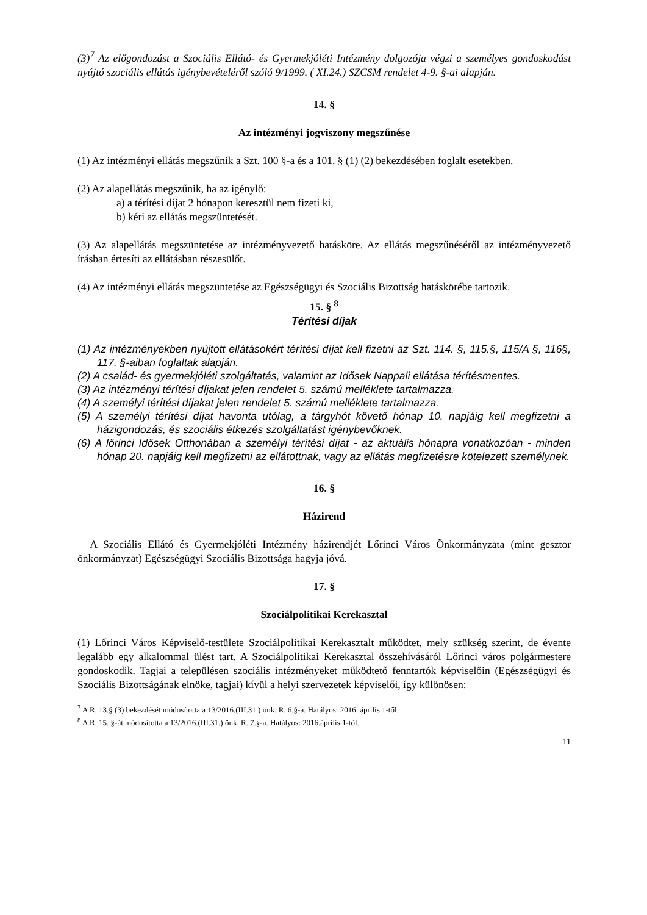(3)<sup>7</sup> Az előgondozást a Szociális Ellátó- és Gyermekjóléti Intézmény dolgozója végzi a személyes gondoskodást nyújtó szociális ellátás igénybevételéről szóló 9/1999. ( XI.24.) SZCSM rendelet 4-9. §-ai alapján.
14. §
Az intézményi jogviszony megszűnése
(1) Az intézményi ellátás megszűnik a Szt. 100 §-a és a 101. § (1) (2) bekezdésében foglalt esetekben.
(2) Az alapellátás megszűnik, ha az igénylő:
a) a térítési díjat 2 hónapon keresztül nem fizeti ki,
b) kéri az ellátás megszüntetését.
(3) Az alapellátás megszüntetése az intézményvezető hatásköre. Az ellátás megszűnéséről az intézményvezető írásban értesíti az ellátásban részesülőt.
(4) Az intézményi ellátás megszüntetése az Egészségügyi és Szociális Bizottság hatáskörébe tartozik.
15. § <sup>8</sup>
Térítési díjak
(1) Az intézményekben nyújtott ellátásokért térítési díjat kell fizetni az Szt. 114. §, 115.§, 115/A §, 116§, 117. §-aiban foglaltak alapján.
(2) A család- és gyermekjóléti szolgáltatás, valamint az Idősek Nappali ellátása térítésmentes.
(3) Az intézményi térítési díjakat jelen rendelet 5. számú melléklete tartalmazza.
(4) A személyi térítési díjakat jelen rendelet 5. számú melléklete tartalmazza.
(5) A személyi térítési díjat havonta utólag, a tárgyhót követő hónap 10. napjáig kell megfizetni a házigondozás, és szociális étkezés szolgáltatást igénybevőknek.
(6) A lőrinci Idősek Otthonában a személyi térítési díjat - az aktuális hónapra vonatkozóan - minden hónap 20. napjáig kell megfizetni az ellátottnak, vagy az ellátás megfizetésre kötelezett személynek.
16. §
Házirend
A Szociális Ellátó és Gyermekjóléti Intézmény házirendjét Lőrinci Város Önkormányzata (mint gesztor önkormányzat) Egészségügyi Szociális Bizottsága hagyja jóvá.
17. §
Szociálpolitikai Kerekasztal
(1) Lőrinci Város Képviselő-testülete Szociálpolitikai Kerekasztalt működtet, mely szükség szerint, de évente legalább egy alkalommal ülést tart. A Szociálpolitikai Kerekasztal összehívásáról Lőrinci város polgármestere gondoskodik. Tagjai a településen szociális intézményeket működtető fenntartók képviselőin (Egészségügyi és Szociális Bizottságának elnöke, tagjai) kívül a helyi szervezetek képviselői, így különösen:
<sup>7</sup> A R. 13.§ (3) bekezdését módosította a 13/2016.(III.31.) önk. R. 6.§-a. Hatályos: 2016. április 1-től.
<sup>8</sup> A R. 15. §-át módosította a 13/2016.(III.31.) önk. R. 7.§-a. Hatályos: 2016.április 1-től.
11